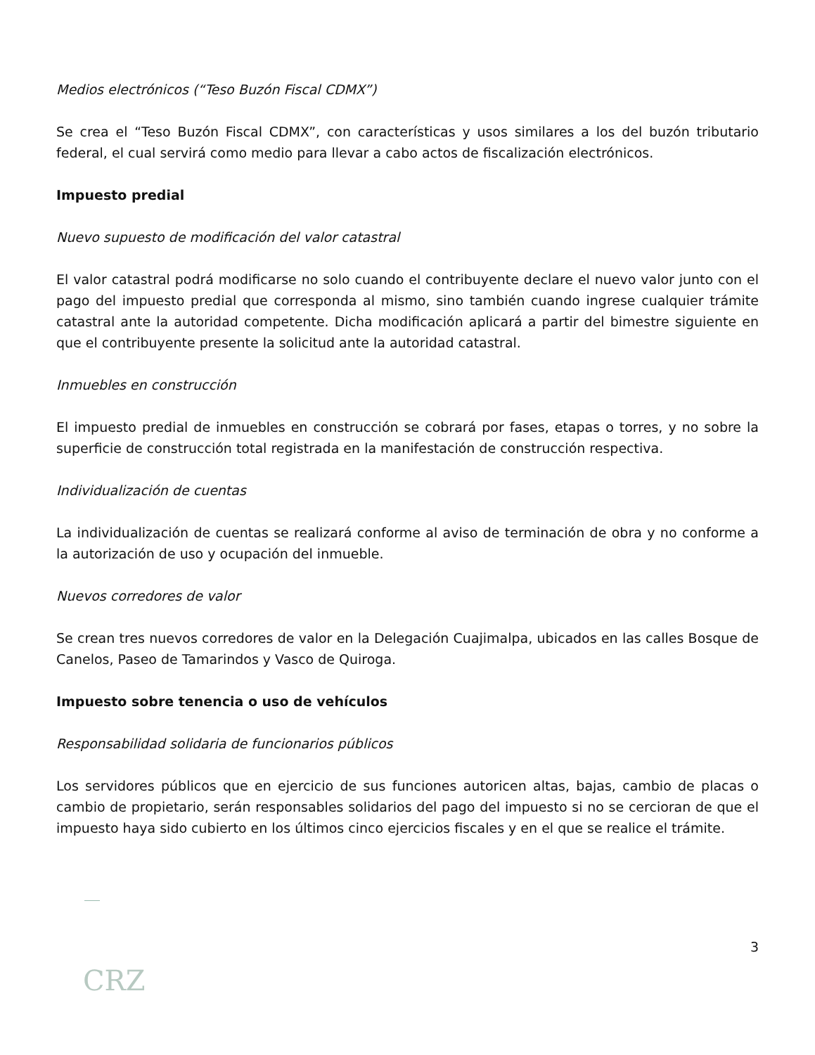Medios electrónicos (“Teso Buzón Fiscal CDMX”)
Se crea el “Teso Buzón Fiscal CDMX”, con características y usos similares a los del buzón tributario federal, el cual servirá como medio para llevar a cabo actos de fiscalización electrónicos.
Impuesto predial
Nuevo supuesto de modificación del valor catastral
El valor catastral podrá modificarse no solo cuando el contribuyente declare el nuevo valor junto con el pago del impuesto predial que corresponda al mismo, sino también cuando ingrese cualquier trámite catastral ante la autoridad competente. Dicha modificación aplicará a partir del bimestre siguiente en que el contribuyente presente la solicitud ante la autoridad catastral.
Inmuebles en construcción
El impuesto predial de inmuebles en construcción se cobrará por fases, etapas o torres, y no sobre la superficie de construcción total registrada en la manifestación de construcción respectiva.
Individualización de cuentas
La individualización de cuentas se realizará conforme al aviso de terminación de obra y no conforme a la autorización de uso y ocupación del inmueble.
Nuevos corredores de valor
Se crean tres nuevos corredores de valor en la Delegación Cuajimalpa, ubicados en las calles Bosque de Canelos, Paseo de Tamarindos y Vasco de Quiroga.
Impuesto sobre tenencia o uso de vehículos
Responsabilidad solidaria de funcionarios públicos
Los servidores públicos que en ejercicio de sus funciones autoricen altas, bajas, cambio de placas o cambio de propietario, serán responsables solidarios del pago del impuesto si no se cercioran de que el impuesto haya sido cubierto en los últimos cinco ejercicios fiscales y en el que se realice el trámite.
3
CRZ